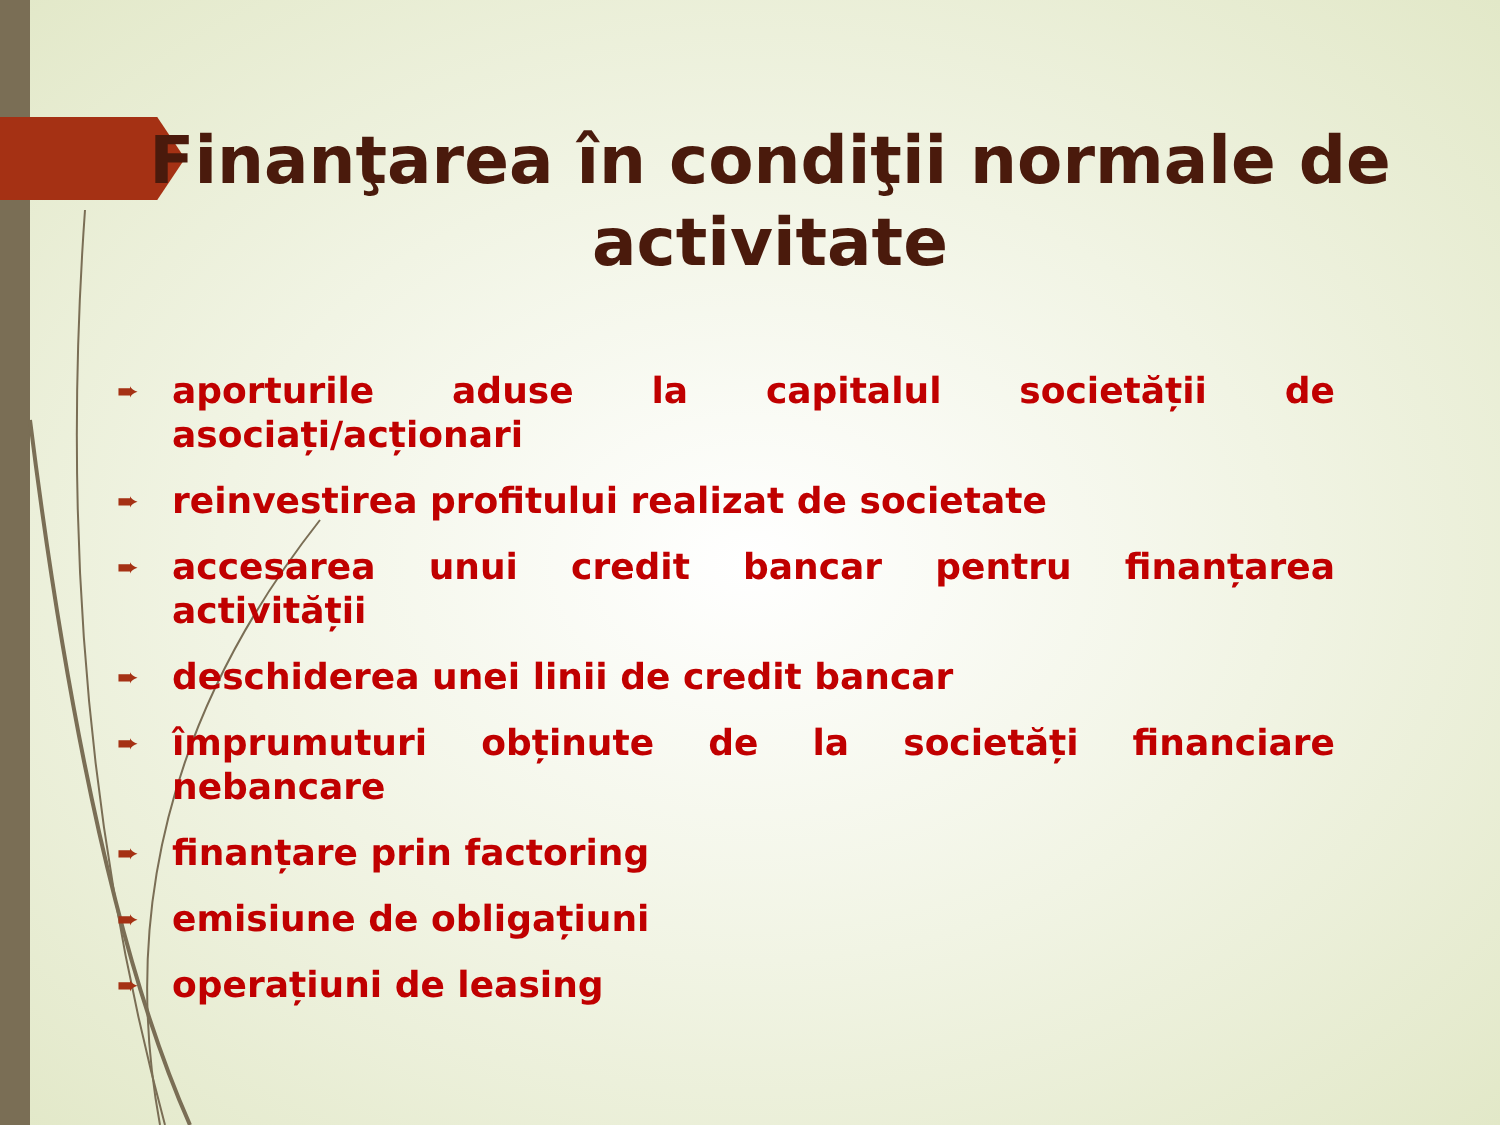Finanţarea în condiţii normale de activitate
➨ aporturile aduse la capitalul societății de asociați/acționari
➨ reinvestirea profitului realizat de societate
➨ accesarea unui credit bancar pentru finanțarea activității
➨ deschiderea unei linii de credit bancar
➨ împrumuturi obținute de la societăți financiare nebancare
➨ finanțare prin factoring
➨ emisiune de obligațiuni
➨ operațiuni de leasing